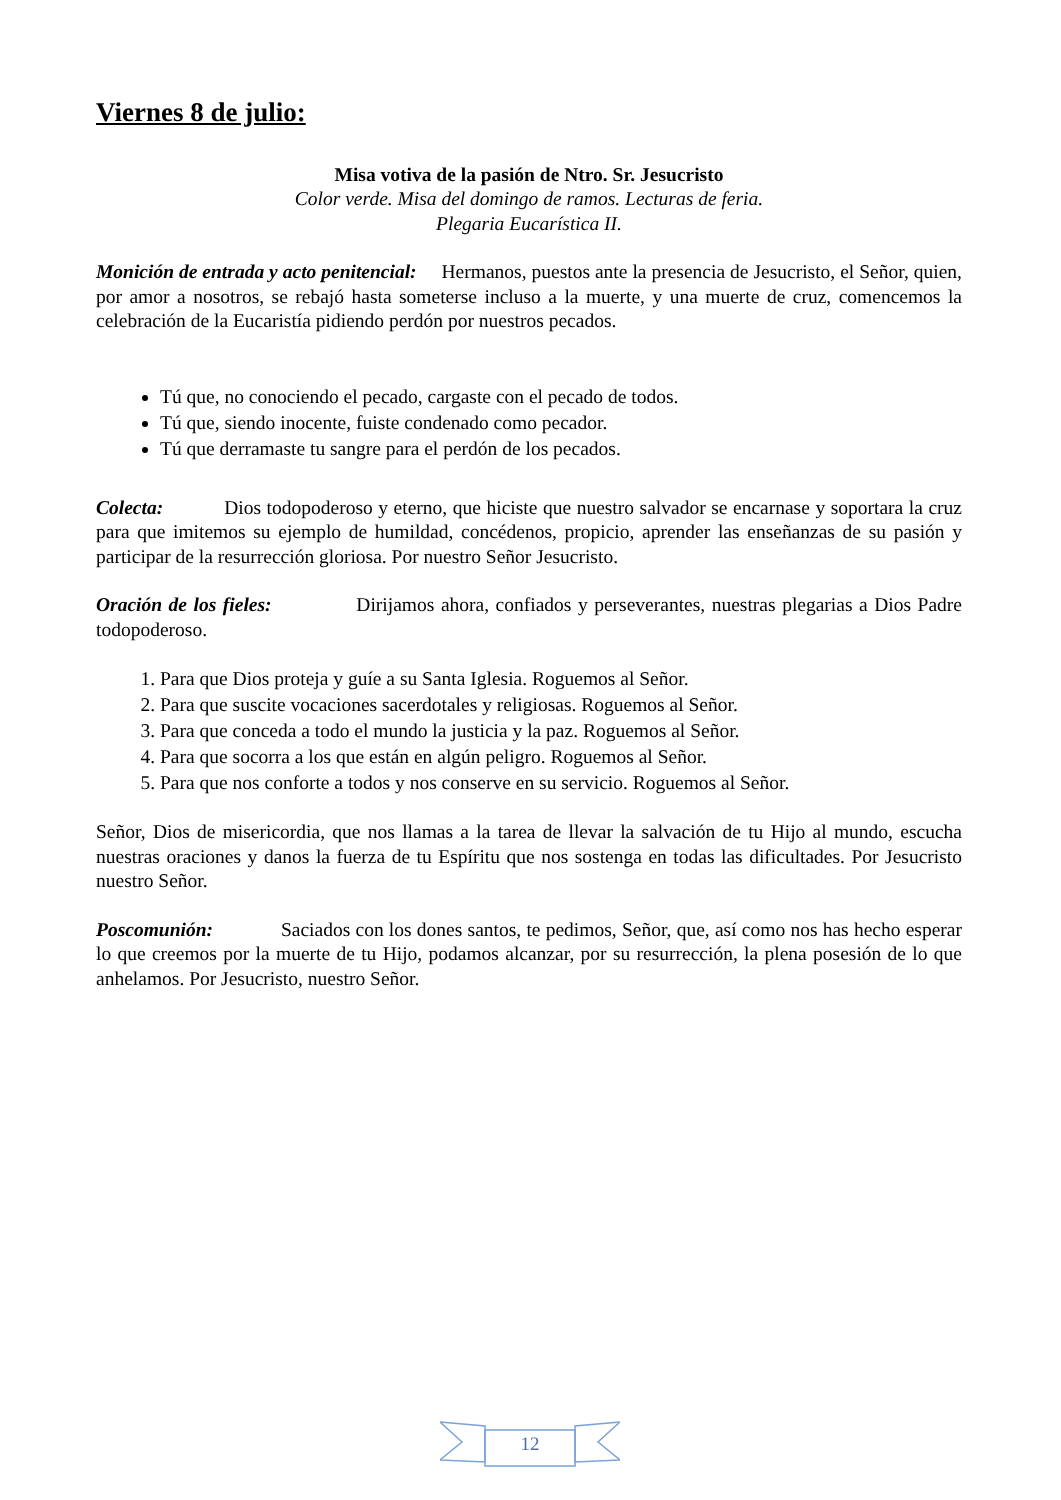Viernes 8 de julio:
Misa votiva de la pasión de Ntro. Sr. Jesucristo
Color verde. Misa del domingo de ramos. Lecturas de feria.
Plegaria Eucarística II.
Monición de entrada y acto penitencial: Hermanos, puestos ante la presencia de Jesucristo, el Señor, quien, por amor a nosotros, se rebajó hasta someterse incluso a la muerte, y una muerte de cruz, comencemos la celebración de la Eucaristía pidiendo perdón por nuestros pecados.
Tú que, no conociendo el pecado, cargaste con el pecado de todos.
Tú que, siendo inocente, fuiste condenado como pecador.
Tú que derramaste tu sangre para el perdón de los pecados.
Colecta: Dios todopoderoso y eterno, que hiciste que nuestro salvador se encarnase y soportara la cruz para que imitemos su ejemplo de humildad, concédenos, propicio, aprender las enseñanzas de su pasión y participar de la resurrección gloriosa. Por nuestro Señor Jesucristo.
Oración de los fieles: Dirijamos ahora, confiados y perseverantes, nuestras plegarias a Dios Padre todopoderoso.
1. Para que Dios proteja y guíe a su Santa Iglesia. Roguemos al Señor.
2. Para que suscite vocaciones sacerdotales y religiosas. Roguemos al Señor.
3. Para que conceda a todo el mundo la justicia y la paz. Roguemos al Señor.
4. Para que socorra a los que están en algún peligro. Roguemos al Señor.
5. Para que nos conforte a todos y nos conserve en su servicio. Roguemos al Señor.
Señor, Dios de misericordia, que nos llamas a la tarea de llevar la salvación de tu Hijo al mundo, escucha nuestras oraciones y danos la fuerza de tu Espíritu que nos sostenga en todas las dificultades. Por Jesucristo nuestro Señor.
Poscomunión: Saciados con los dones santos, te pedimos, Señor, que, así como nos has hecho esperar lo que creemos por la muerte de tu Hijo, podamos alcanzar, por su resurrección, la plena posesión de lo que anhelamos. Por Jesucristo, nuestro Señor.
12